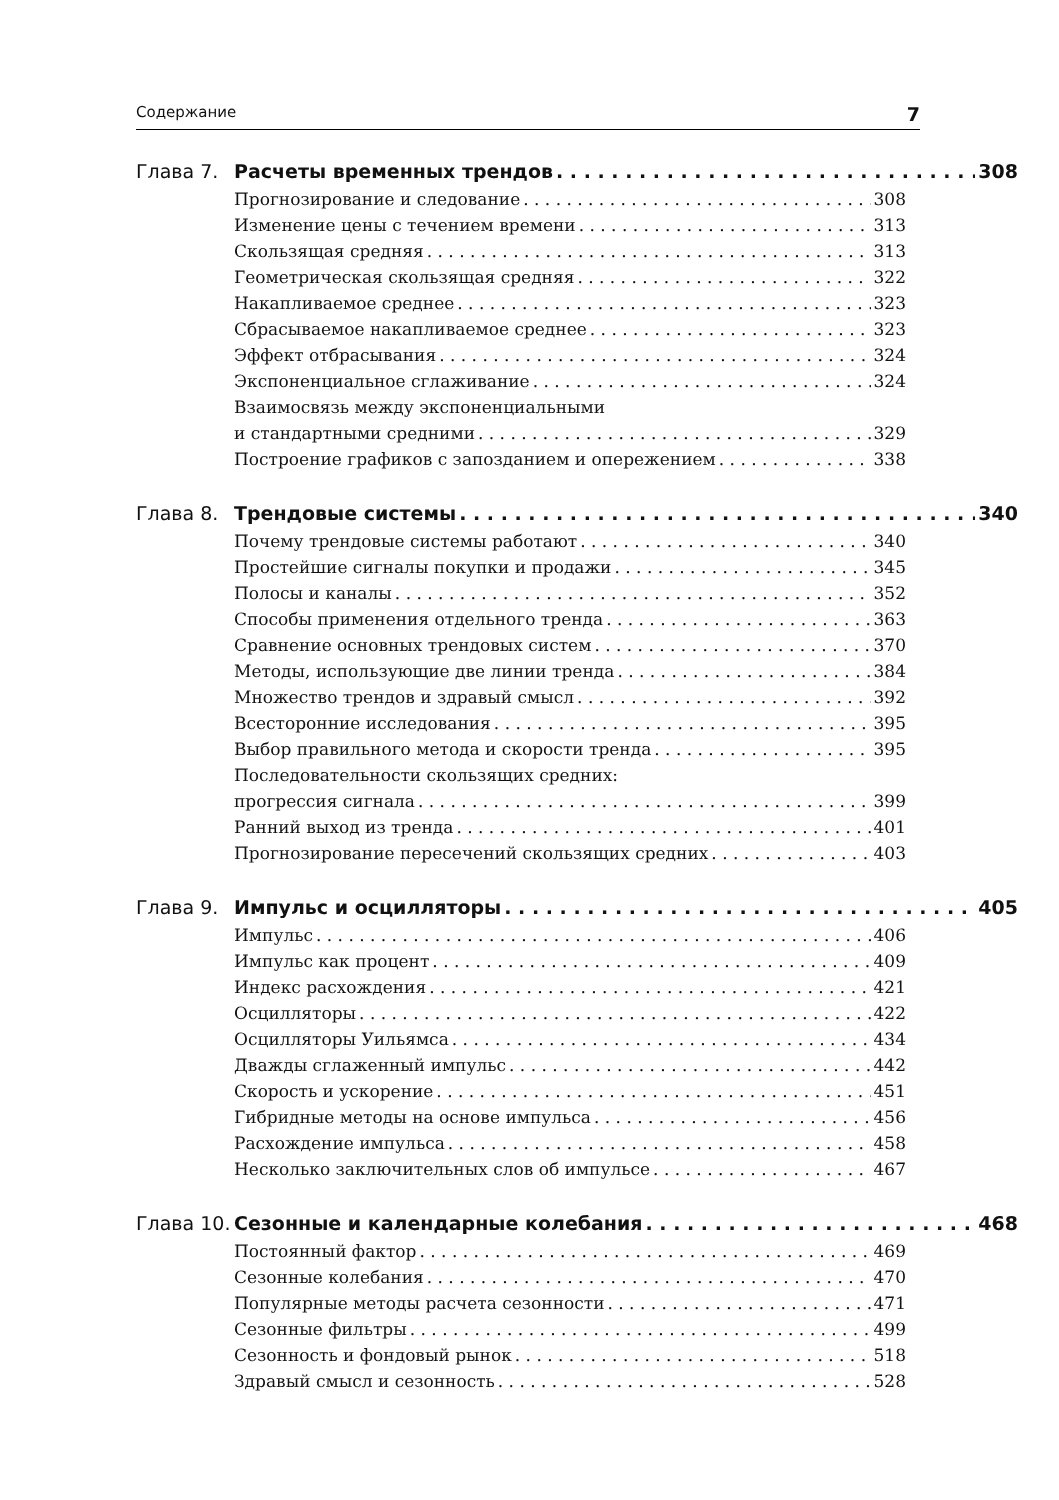Содержание 7
Глава 7. Расчеты временных трендов 308
Прогнозирование и следование 308
Изменение цены с течением времени 313
Скользящая средняя 313
Геометрическая скользящая средняя 322
Накапливаемое среднее 323
Сбрасываемое накапливаемое среднее 323
Эффект отбрасывания 324
Экспоненциальное сглаживание 324
Взаимосвязь между экспоненциальными
и стандартными средними 329
Построение графиков с запозданием и опережением 338
Глава 8. Трендовые системы 340
Почему трендовые системы работают 340
Простейшие сигналы покупки и продажи 345
Полосы и каналы 352
Способы применения отдельного тренда 363
Сравнение основных трендовых систем 370
Методы, использующие две линии тренда 384
Множество трендов и здравый смысл 392
Всесторонние исследования 395
Выбор правильного метода и скорости тренда 395
Последовательности скользящих средних:
прогрессия сигнала 399
Ранний выход из тренда 401
Прогнозирование пересечений скользящих средних 403
Глава 9. Импульс и осцилляторы 405
Импульс 406
Импульс как процент 409
Индекс расхождения 421
Осцилляторы 422
Осцилляторы Уильямса 434
Дважды сглаженный импульс 442
Скорость и ускорение 451
Гибридные методы на основе импульса 456
Расхождение импульса 458
Несколько заключительных слов об импульсе 467
Глава 10.
Сезонные и календарные колебания 468
Постоянный фактор 469
Сезонные колебания 470
Популярные методы расчета сезонности 471
Сезонные фильтры 499
Сезонность и фондовый рынок 518
Здравый смысл и сезонность 528